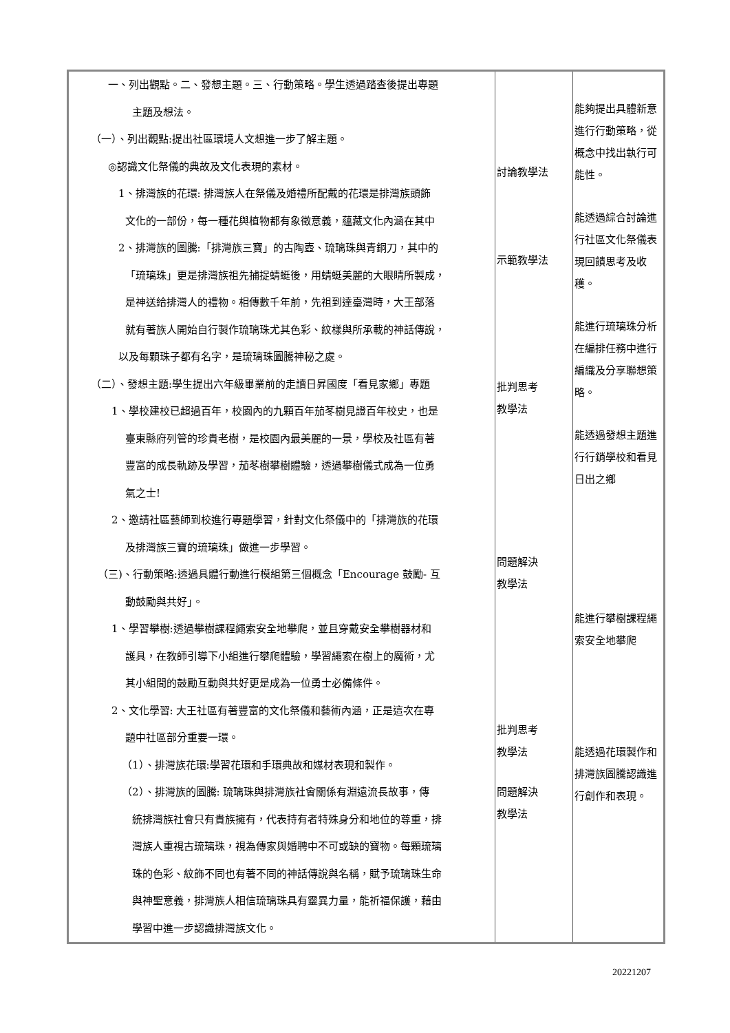| 一、列出觀點。二、發想主題。三、行動策略。學生透過踏查後提出專題 主題及想法。 （一）、列出觀點:提出社區環境人文想進一步了解主題。 ◎認識文化祭儀的典故及文化表現的素材。 1、排灣族的花環: 排灣族人在祭儀及婚禮所配戴的花環是排灣族頭飾 文化的一部份，每一種花與植物都有象徵意義，蘊藏文化內涵在其中 2、排灣族的圖騰:「排灣族三寶」的古陶壺、琉璃珠與青銅刀，其中的 「琉璃珠」更是排灣族祖先捕捉蜻蜓後，用蜻蜓美麗的大眼睛所製成， 是神送給排灣人的禮物。相傳數千年前，先祖到達臺灣時，大王部落 就有著族人開始自行製作琉璃珠尤其色彩、紋樣與所承載的神話傳說， 以及每顆珠子都有名字，是琉璃珠圖騰神秘之處。 （二）、發想主題:學生提出六年級畢業前的走讀日昇國度「看見家鄉」專題 1、學校建校已超過百年，校園內的九顆百年茄苳樹見證百年校史，也是 臺東縣府列管的珍貴老樹，是校園內最美麗的一景，學校及社區有著 豐富的成長軌跡及學習，茄苳樹攀樹體驗，透過攀樹儀式成為一位勇 氣之士! 2、邀請社區藝師到校進行專題學習，針對文化祭儀中的「排灣族的花環 及排灣族三寶的琉璃珠」做進一步學習。 （三)、行動策略:透過具體行動進行模組第三個概念「Encourage 鼓勵- 互 動鼓勵與共好」。 1、學習攀樹:透過攀樹課程繩索安全地攀爬，並且穿戴安全攀樹器材和 護具，在教師引導下小組進行攀爬體驗，學習繩索在樹上的魔術，尤 其小組間的鼓勵互動與共好更是成為一位勇士必備條件。 2、文化學習: 大王社區有著豐富的文化祭儀和藝術內涵，正是這次在專 題中社區部分重要一環。 （1）、排灣族花環:學習花環和手環典故和媒材表現和製作。 （2）、排灣族的圖騰: 琉璃珠與排灣族社會關係有淵遠流長故事，傳 統排灣族社會只有貴族擁有，代表持有者特殊身分和地位的尊重，排 灣族人重視古琉璃珠，視為傳家與婚聘中不可或缺的寶物。每顆琉璃 珠的色彩、紋飾不同也有著不同的神話傳說與名稱，賦予琉璃珠生命 與神聖意義，排灣族人相信琉璃珠具有靈異力量，能祈福保護，藉由 學習中進一步認識排灣族文化。 | 討論教學法 示範教學法 批判思考 教學法 問題解決 教學法 批判思考 教學法 問題解決 教學法 | 能夠提出具體新意進行行動策略，從概念中找出執行可能性。 能透過綜合討論進行社區文化祭儀表現回饋思考及收穫。 能進行琉璃珠分析在編排任務中進行編織及分享聯想策略。 能透過發想主題進行行銷學校和看見日出之鄉 能進行攀樹課程繩索安全地攀爬 能透過花環製作和排灣族圖騰認識進行創作和表現。 |
20221207